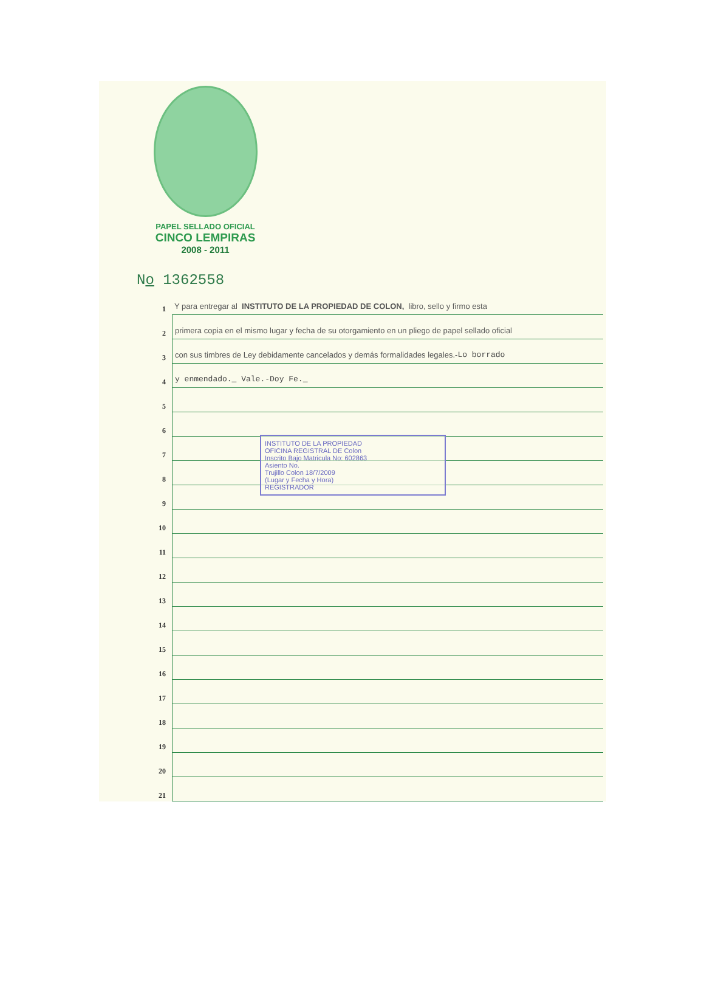PAPEL SELLADO OFICIAL
CINCO LEMPIRAS
2008 - 2011
No 1362558
1 Y para entregar al INSTITUTO DE LA PROPIEDAD DE COLON, libro, sello y firmo esta
2 primera copia en el mismo lugar y fecha de su otorgamiento en un pliego de papel sellado oficial
3 con sus timbres de Ley debidamente cancelados y demás formalidades legales.- Lo borrado
4 y enmendado._ Vale.-Doy Fe._
5
6
7
8
9
10
11
12
13
14
15
16
17
18
19
20
21
INSTITUTO DE LA PROPIEDAD
OFICINA REGISTRAL DE Colon
Inscrito Bajo Matricula No: 602863
Asiento No.
Trujillo Colon 18/7/2009
(Lugar y Fecha y Hora)
REGISTRADOR